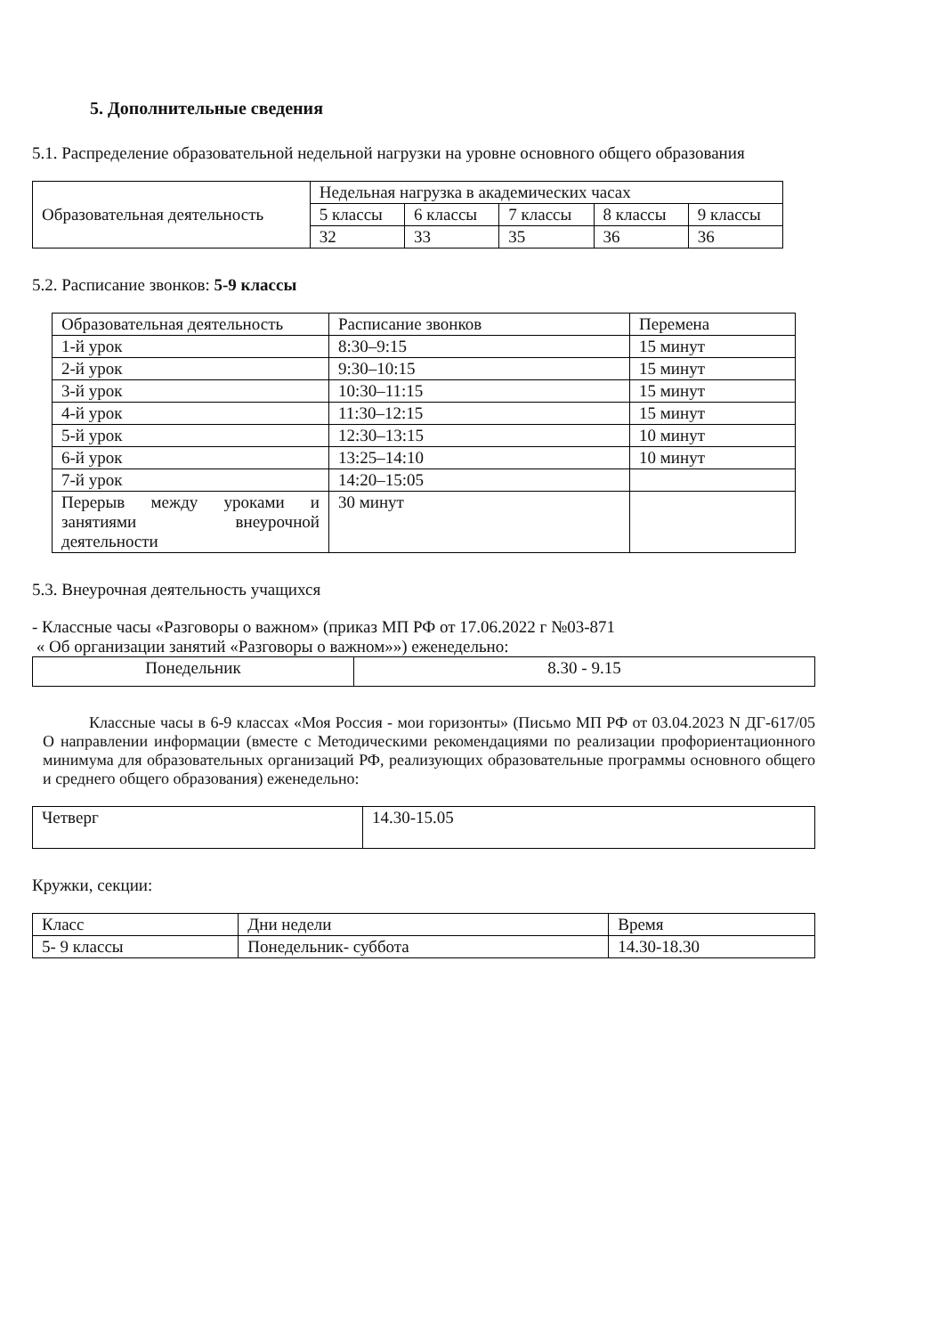5. Дополнительные сведения
5.1. Распределение образовательной недельной нагрузки на уровне основного общего образования
| Образовательная деятельность | Недельная нагрузка в академических часах | | | | |
| | 5 классы | 6 классы | 7 классы | 8 классы | 9 классы |
| | 32 | 33 | 35 | 36 | 36 |
5.2. Расписание звонков: 5-9 классы
| Образовательная деятельность | Расписание звонков | Перемена |
| 1-й урок | 8:30–9:15 | 15 минут |
| 2-й урок | 9:30–10:15 | 15 минут |
| 3-й урок | 10:30–11:15 | 15 минут |
| 4-й урок | 11:30–12:15 | 15 минут |
| 5-й урок | 12:30–13:15 | 10 минут |
| 6-й урок | 13:25–14:10 | 10 минут |
| 7-й урок | 14:20–15:05 | |
| Перерыв между уроками и занятиями внеурочной деятельности | 30 минут | |
5.3. Внеурочная деятельность учащихся
- Классные часы «Разговоры о важном» (приказ МП РФ от 17.06.2022 г №03-871
« Об организации занятий «Разговоры о важном»») еженедельно:
| Понедельник | 8.30 - 9.15 |
Классные часы в 6-9 классах «Моя Россия - мои горизонты» (Письмо МП РФ от 03.04.2023 N ДГ-617/05 О направлении информации (вместе с Методическими рекомендациями по реализации профориентационного минимума для образовательных организаций РФ, реализующих образовательные программы основного общего и среднего общего образования) еженедельно:
| Четверг | 14.30-15.05 |
Кружки, секции:
| Класс | Дни недели | Время |
| 5- 9 классы | Понедельник- суббота | 14.30-18.30 |